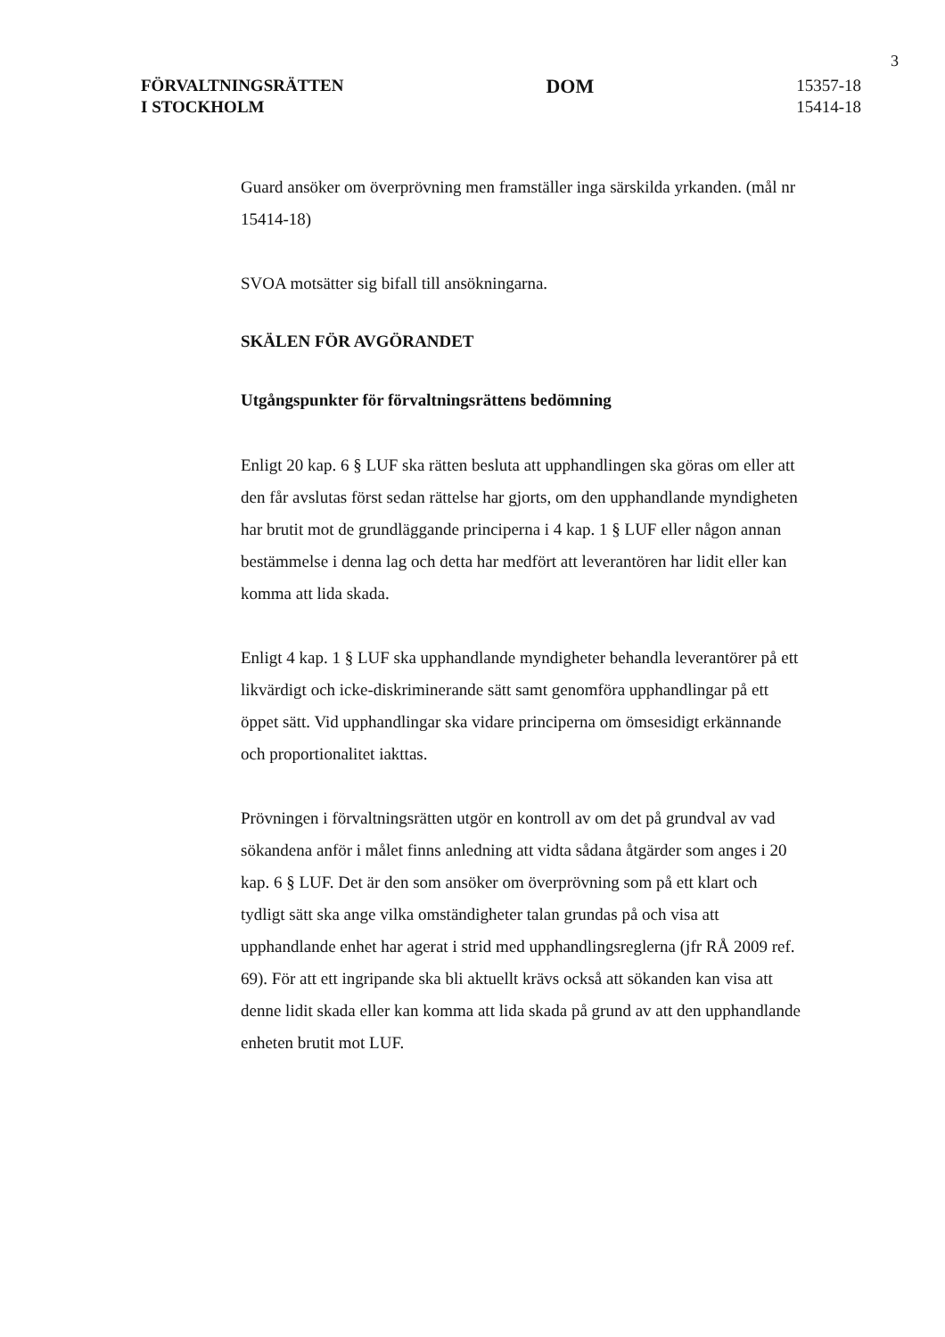3
FÖRVALTNINGSRÄTTEN
I STOCKHOLM
DOM
15357-18
15414-18
Guard ansöker om överprövning men framställer inga särskilda yrkanden. (mål nr 15414-18)
SVOA motsätter sig bifall till ansökningarna.
SKÄLEN FÖR AVGÖRANDET
Utgångspunkter för förvaltningsrättens bedömning
Enligt 20 kap. 6 § LUF ska rätten besluta att upphandlingen ska göras om eller att den får avslutas först sedan rättelse har gjorts, om den upphandlande myndigheten har brutit mot de grundläggande principerna i 4 kap. 1 § LUF eller någon annan bestämmelse i denna lag och detta har medfört att leverantören har lidit eller kan komma att lida skada.
Enligt 4 kap. 1 § LUF ska upphandlande myndigheter behandla leverantörer på ett likvärdigt och icke-diskriminerande sätt samt genomföra upphandlingar på ett öppet sätt. Vid upphandlingar ska vidare principerna om ömsesidigt erkännande och proportionalitet iakttas.
Prövningen i förvaltningsrätten utgör en kontroll av om det på grundval av vad sökandena anför i målet finns anledning att vidta sådana åtgärder som anges i 20 kap. 6 § LUF. Det är den som ansöker om överprövning som på ett klart och tydligt sätt ska ange vilka omständigheter talan grundas på och visa att upphandlande enhet har agerat i strid med upphandlingsreglerna (jfr RÅ 2009 ref. 69). För att ett ingripande ska bli aktuellt krävs också att sökanden kan visa att denne lidit skada eller kan komma att lida skada på grund av att den upphandlande enheten brutit mot LUF.